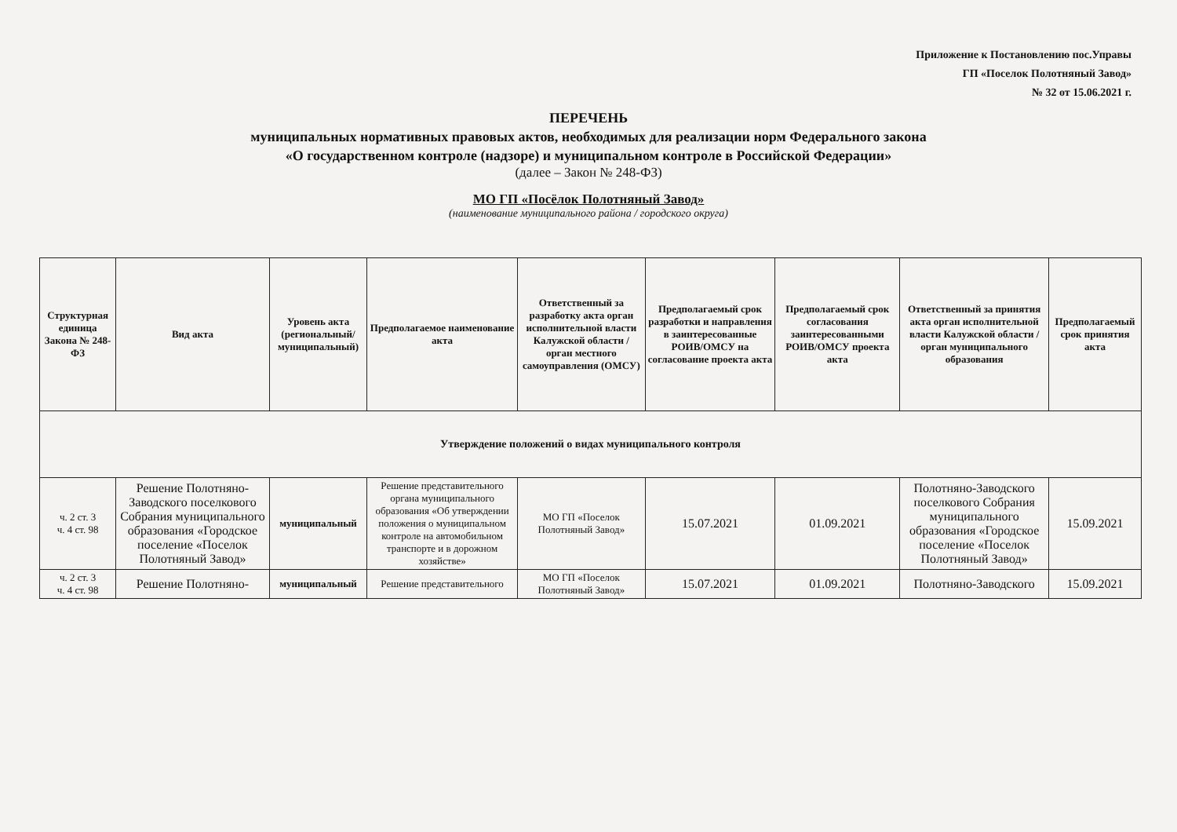Приложение к Постановлению пос.Управы
ГП «Поселок Полотняный Завод»
№ 32 от 15.06.2021 г.
ПЕРЕЧЕНЬ
муниципальных нормативных правовых актов, необходимых для реализации норм Федерального закона
«О государственном контроле (надзоре) и муниципальном контроле в Российской Федерации»
(далее – Закон № 248-ФЗ)
МО ГП «Посёлок Полотняный Завод»
(наименование муниципального района / городского округа)
| Структурная единица Закона № 248-ФЗ | Вид акта | Уровень акта (региональный/ муниципальный) | Предполагаемое наименование акта | Ответственный за разработку акта орган исполнительной власти Калужской области / орган местного самоуправления (ОМСУ) | Предполагаемый срок разработки и направления в заинтересованные РОИВ/ОМСУ на согласование проекта акта | Предполагаемый срок согласования заинтересованными РОИВ/ОМСУ проекта акта | Ответственный за принятия акта орган исполнительной власти Калужской области / орган муниципального образования | Предполагаемый срок принятия акта |
| --- | --- | --- | --- | --- | --- | --- | --- | --- |
| Утверждение положений о видах муниципального контроля | | | | | | | | |
| ч. 2 ст. 3 ч. 4 ст. 98 | Решение Полотняно-Заводского поселкового Собрания муниципального образования «Городское поселение «Поселок Полотняный Завод» | муниципальный | Решение представительного органа муниципального образования «Об утверждении положения о муниципальном контроле на автомобильном транспорте и в дорожном хозяйстве» | МО ГП «Поселок Полотняный Завод» | 15.07.2021 | 01.09.2021 | Полотняно-Заводского поселкового Собрания муниципального образования «Городское поселение «Поселок Полотняный Завод» | 15.09.2021 |
| ч. 2 ст. 3 ч. 4 ст. 98 | Решение Полотняно- | муниципальный | Решение представительного | МО ГП «Поселок Полотняный Завод» | 15.07.2021 | 01.09.2021 | Полотняно-Заводского | 15.09.2021 |